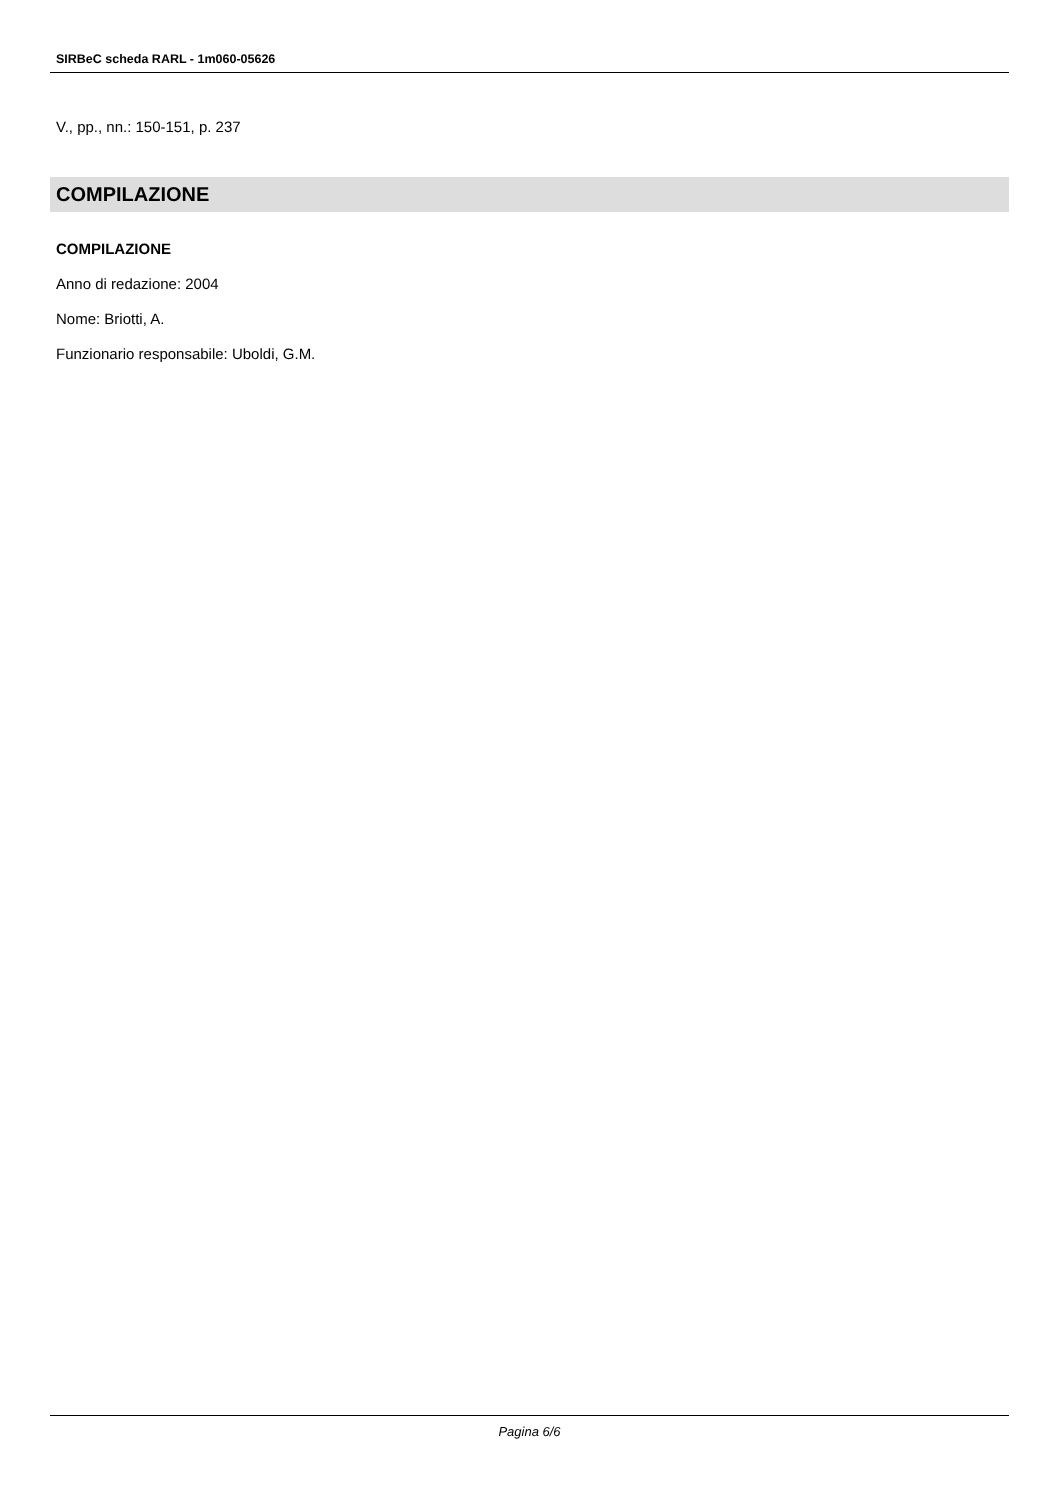SIRBeC scheda RARL - 1m060-05626
V., pp., nn.: 150-151, p. 237
COMPILAZIONE
COMPILAZIONE
Anno di redazione: 2004
Nome: Briotti, A.
Funzionario responsabile: Uboldi, G.M.
Pagina 6/6